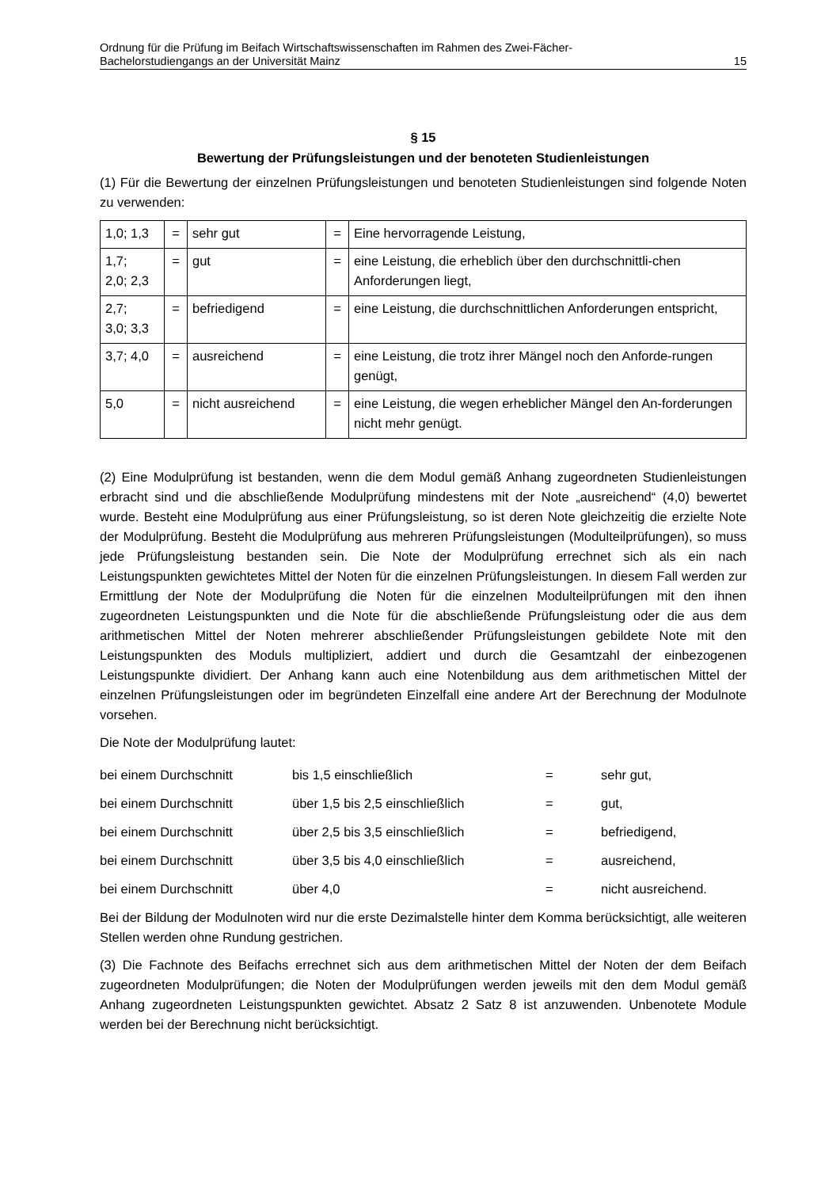Ordnung für die Prüfung im Beifach Wirtschaftswissenschaften im Rahmen des Zwei-Fächer-
Bachelorstudiengangs an der Universität Mainz 15
§ 15
Bewertung der Prüfungsleistungen und der benoteten Studienleistungen
(1) Für die Bewertung der einzelnen Prüfungsleistungen und benoteten Studienleistungen sind folgende Noten zu verwenden:
| 1,0; 1,3 | = | sehr gut | = | Eine hervorragende Leistung, |
| 1,7; 2,0; 2,3 | = | gut | = | eine Leistung, die erheblich über den durchschnittli-chen Anforderungen liegt, |
| 2,7; 3,0; 3,3 | = | befriedigend | = | eine Leistung, die durchschnittlichen Anforderungen entspricht, |
| 3,7; 4,0 | = | ausreichend | = | eine Leistung, die trotz ihrer Mängel noch den Anforde-rungen genügt, |
| 5,0 | = | nicht ausreichend | = | eine Leistung, die wegen erheblicher Mängel den An-forderungen nicht mehr genügt. |
(2) Eine Modulprüfung ist bestanden, wenn die dem Modul gemäß Anhang zugeordneten Studienleistungen erbracht sind und die abschließende Modulprüfung mindestens mit der Note „ausreichend“ (4,0) bewertet wurde. Besteht eine Modulprüfung aus einer Prüfungsleistung, so ist deren Note gleichzeitig die erzielte Note der Modulprüfung. Besteht die Modulprüfung aus mehreren Prüfungsleistungen (Modulteilprüfungen), so muss jede Prüfungsleistung bestanden sein. Die Note der Modulprüfung errechnet sich als ein nach Leistungspunkten gewichtetes Mittel der Noten für die einzelnen Prüfungsleistungen. In diesem Fall werden zur Ermittlung der Note der Modulprüfung die Noten für die einzelnen Modulteilprüfungen mit den ihnen zugeordneten Leistungspunkten und die Note für die abschließende Prüfungsleistung oder die aus dem arithmetischen Mittel der Noten mehrerer abschließender Prüfungsleistungen gebildete Note mit den Leistungspunkten des Moduls multipliziert, addiert und durch die Gesamtzahl der einbezogenen Leistungspunkte dividiert. Der Anhang kann auch eine Notenbildung aus dem arithmetischen Mittel der einzelnen Prüfungsleistungen oder im begründeten Einzelfall eine andere Art der Berechnung der Modulnote vorsehen.
Die Note der Modulprüfung lautet:
| bei einem Durchschnitt | bis 1,5 einschließlich | = | sehr gut, |
| bei einem Durchschnitt | über 1,5 bis 2,5 einschließlich | = | gut, |
| bei einem Durchschnitt | über 2,5 bis 3,5 einschließlich | = | befriedigend, |
| bei einem Durchschnitt | über 3,5 bis 4,0 einschließlich | = | ausreichend, |
| bei einem Durchschnitt | über 4,0 | = | nicht ausreichend. |
Bei der Bildung der Modulnoten wird nur die erste Dezimalstelle hinter dem Komma berücksichtigt, alle weiteren Stellen werden ohne Rundung gestrichen.
(3) Die Fachnote des Beifachs errechnet sich aus dem arithmetischen Mittel der Noten der dem Beifach zugeordneten Modulprüfungen; die Noten der Modulprüfungen werden jeweils mit den dem Modul gemäß Anhang zugeordneten Leistungspunkten gewichtet. Absatz 2 Satz 8 ist anzuwenden. Unbenotete Module werden bei der Berechnung nicht berücksichtigt.